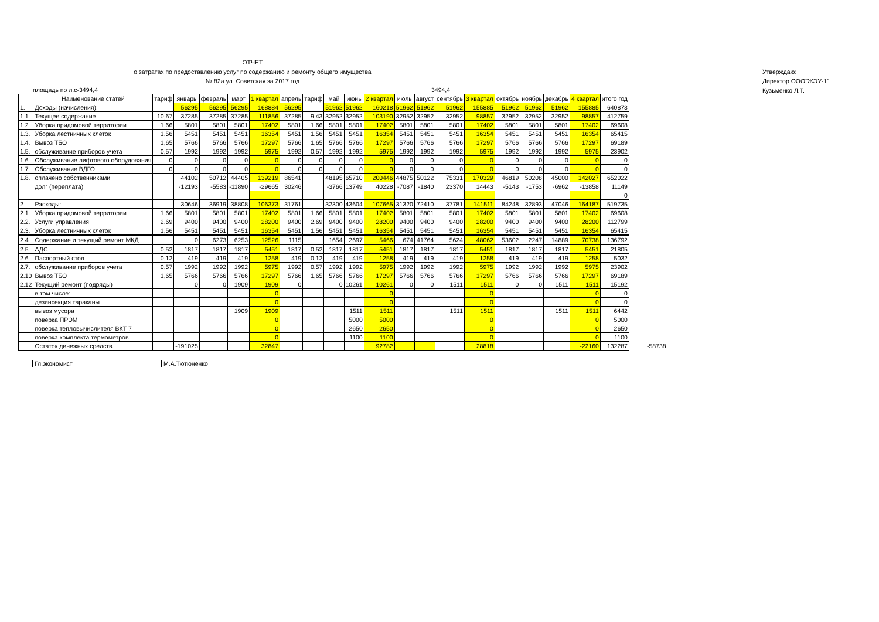ОТЧЕТ
о затратах по предоставлению услуг по содержанию и ремонту общего имущества
№ 82а ул. Советская за 2017 год
Утверждаю:
Директор ООО"ЖЭУ-1"
Кузьменко Л.Т.
площадь по л.с-3494,4 3494,4
| | Наименование статей | тариф | январь | февраль | март | 1 квартал | апрель | тариф | май | июнь | 2 квартал | июль | август | сентябрь | 3 квартал | октябрь | ноябрь | декабрь | 4 квартал | итого год | |
| --- | --- | --- | --- | --- | --- | --- | --- | --- | --- | --- | --- | --- | --- | --- | --- | --- | --- | --- | --- | --- | --- |
| 1. | Доходы (начисления): | | 56295 | 56295 | 56295 | 168884 | 56295 | | 51962 | 51962 | 160218 | 51962 | 51962 | 51962 | 155885 | 51962 | 51962 | 51962 | 155885 | 640873 | |
| 1.1. | Текущее содержание | 10,67 | 37285 | 37285 | 37285 | 111856 | 37285 | 9,43 | 32952 | 32952 | 103190 | 32952 | 32952 | 32952 | 98857 | 32952 | 32952 | 32952 | 98857 | 412759 | |
| 1.2. | Уборка придомовой территории | 1,66 | 5801 | 5801 | 5801 | 17402 | 5801 | 1,66 | 5801 | 5801 | 17402 | 5801 | 5801 | 5801 | 17402 | 5801 | 5801 | 5801 | 17402 | 69608 | |
| 1.3. | Уборка лестничных клеток | 1,56 | 5451 | 5451 | 5451 | 16354 | 5451 | 1,56 | 5451 | 5451 | 16354 | 5451 | 5451 | 5451 | 16354 | 5451 | 5451 | 5451 | 16354 | 65415 | |
| 1.4. | Вывоз ТБО | 1,65 | 5766 | 5766 | 5766 | 17297 | 5766 | 1,65 | 5766 | 5766 | 17297 | 5766 | 5766 | 5766 | 17297 | 5766 | 5766 | 5766 | 17297 | 69189 | |
| 1.5. | обслуживание приборов учета | 0,57 | 1992 | 1992 | 1992 | 5975 | 1992 | 0,57 | 1992 | 1992 | 5975 | 1992 | 1992 | 1992 | 5975 | 1992 | 1992 | 1992 | 5975 | 23902 | |
| 1.6. | Обслуживание лифтового оборудования | 0 | 0 | 0 | 0 | 0 | 0 | 0 | 0 | 0 | 0 | 0 | 0 | 0 | 0 | 0 | 0 | 0 | 0 | 0 | |
| 1.7. | Обслуживание ВДГО | 0 | 0 | 0 | 0 | 0 | 0 | 0 | 0 | 0 | 0 | 0 | 0 | 0 | 0 | 0 | 0 | 0 | 0 | 0 | |
| 1.8. | оплачено собственниками | | 44102 | 50712 | 44405 | 139219 | 86541 | | 48195 | 65710 | 200446 | 44875 | 50122 | 75331 | 170329 | 46819 | 50208 | 45000 | 142027 | 652022 | |
| | долг (переплата) | | -12193 | -5583 | -11890 | -29665 | 30246 | | -3766 | 13749 | 40228 | -7087 | -1840 | 23370 | 14443 | -5143 | -1753 | -6962 | -13858 | 11149 | |
| | | | | | | | | | | | | | | | | | | | | 0 | |
| 2. | Расходы: | | 30646 | 36919 | 38808 | 106373 | 31761 | | 32300 | 43604 | 107665 | 31320 | 72410 | 37781 | 141511 | 84248 | 32893 | 47046 | 164187 | 519735 | |
| 2.1. | Уборка придомовой территории | 1,66 | 5801 | 5801 | 5801 | 17402 | 5801 | 1,66 | 5801 | 5801 | 17402 | 5801 | 5801 | 5801 | 17402 | 5801 | 5801 | 5801 | 17402 | 69608 | |
| 2.2. | Услуги управления | 2,69 | 9400 | 9400 | 9400 | 28200 | 9400 | 2,69 | 9400 | 9400 | 28200 | 9400 | 9400 | 9400 | 28200 | 9400 | 9400 | 9400 | 28200 | 112799 | |
| 2.3. | Уборка лестничных клеток | 1,56 | 5451 | 5451 | 5451 | 16354 | 5451 | 1,56 | 5451 | 5451 | 16354 | 5451 | 5451 | 5451 | 16354 | 5451 | 5451 | 5451 | 16354 | 65415 | |
| 2.4. | Содержание и текущий ремонт МКД | | 0 | 6273 | 6253 | 12526 | 1115 | | 1654 | 2697 | 5466 | 674 | 41764 | 5624 | 48062 | 53602 | 2247 | 14889 | 70738 | 136792 | |
| 2.5. | АДС | 0,52 | 1817 | 1817 | 1817 | 5451 | 1817 | 0,52 | 1817 | 1817 | 5451 | 1817 | 1817 | 1817 | 5451 | 1817 | 1817 | 1817 | 5451 | 21805 | |
| 2.6. | Паспортный стол | 0,12 | 419 | 419 | 419 | 1258 | 419 | 0,12 | 419 | 419 | 1258 | 419 | 419 | 419 | 1258 | 419 | 419 | 419 | 1258 | 5032 | |
| 2.7. | обслуживание приборов учета | 0,57 | 1992 | 1992 | 1992 | 5975 | 1992 | 0,57 | 1992 | 1992 | 5975 | 1992 | 1992 | 1992 | 5975 | 1992 | 1992 | 1992 | 5975 | 23902 | |
| 2.10 | Вывоз ТБО | 1,65 | 5766 | 5766 | 5766 | 17297 | 5766 | 1,65 | 5766 | 5766 | 17297 | 5766 | 5766 | 5766 | 17297 | 5766 | 5766 | 5766 | 17297 | 69189 | |
| 2.12 | Текущий ремонт (подряды) | | 0 | 0 | 1909 | 1909 | 0 | | 0 | 10261 | 10261 | 0 | 0 | 1511 | 1511 | 0 | 0 | 1511 | 1511 | 15192 | |
| | в том числе: | | | | | 0 | | | | | 0 | | | | 0 | | | | 0 | 0 | |
| | дезинсекция тараканы | | | | | 0 | | | | | 0 | | | | 0 | | | | 0 | 0 | |
| | вывоз мусора | | | | 1909 | 1909 | | | | 1511 | 1511 | | | 1511 | 1511 | | | 1511 | 1511 | 6442 | |
| | поверка ПРЭМ | | | | | 0 | | | | 5000 | 5000 | | | | 0 | | | | 0 | 5000 | |
| | поверка тепловычислителя ВКТ 7 | | | | | 0 | | | | 2650 | 2650 | | | | 0 | | | | 0 | 2650 | |
| | поверка комплекта термометров | | | | | 0 | | | | 1100 | 1100 | | | | 0 | | | | 0 | 1100 | |
| | Остаток денежных средств | | -191025 | | | 32847 | | | | | 92782 | | | | 28818 | | | | -22160 | 132287 | -58738 |
Гл.экономист М.А.Тютюненко